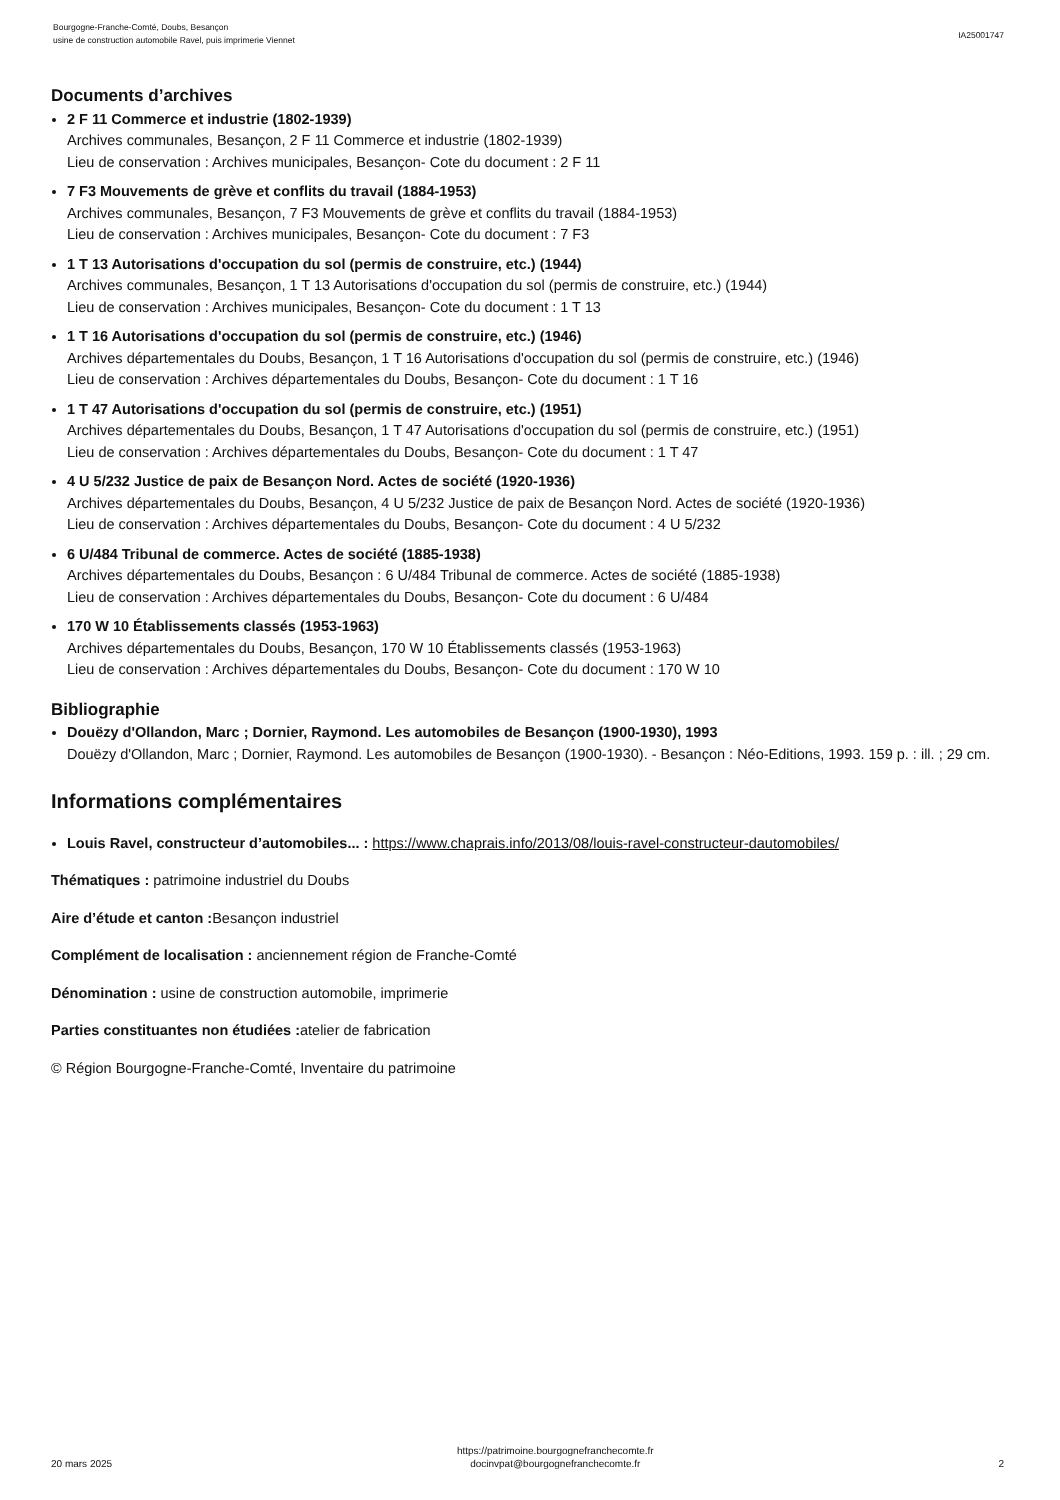Bourgogne-Franche-Comté, Doubs, Besançon
usine de construction automobile Ravel, puis imprimerie Viennet
IA25001747
Documents d’archives
2 F 11 Commerce et industrie (1802-1939)
Archives communales, Besançon, 2 F 11 Commerce et industrie (1802-1939)
Lieu de conservation : Archives municipales, Besançon- Cote du document : 2 F 11
7 F3 Mouvements de grève et conflits du travail (1884-1953)
Archives communales, Besançon, 7 F3 Mouvements de grève et conflits du travail (1884-1953)
Lieu de conservation : Archives municipales, Besançon- Cote du document : 7 F3
1 T 13 Autorisations d'occupation du sol (permis de construire, etc.) (1944)
Archives communales, Besançon, 1 T 13 Autorisations d'occupation du sol (permis de construire, etc.) (1944)
Lieu de conservation : Archives municipales, Besançon- Cote du document : 1 T 13
1 T 16 Autorisations d'occupation du sol (permis de construire, etc.) (1946)
Archives départementales du Doubs, Besançon, 1 T 16 Autorisations d'occupation du sol (permis de construire, etc.) (1946)
Lieu de conservation : Archives départementales du Doubs, Besançon- Cote du document : 1 T 16
1 T 47 Autorisations d'occupation du sol (permis de construire, etc.) (1951)
Archives départementales du Doubs, Besançon, 1 T 47 Autorisations d'occupation du sol (permis de construire, etc.) (1951)
Lieu de conservation : Archives départementales du Doubs, Besançon- Cote du document : 1 T 47
4 U 5/232 Justice de paix de Besançon Nord. Actes de société (1920-1936)
Archives départementales du Doubs, Besançon, 4 U 5/232 Justice de paix de Besançon Nord. Actes de société (1920-1936)
Lieu de conservation : Archives départementales du Doubs, Besançon- Cote du document : 4 U 5/232
6 U/484 Tribunal de commerce. Actes de société (1885-1938)
Archives départementales du Doubs, Besançon : 6 U/484 Tribunal de commerce. Actes de société (1885-1938)
Lieu de conservation : Archives départementales du Doubs, Besançon- Cote du document : 6 U/484
170 W 10 Établissements classés (1953-1963)
Archives départementales du Doubs, Besançon, 170 W 10 Établissements classés (1953-1963)
Lieu de conservation : Archives départementales du Doubs, Besançon- Cote du document : 170 W 10
Bibliographie
Douëzy d'Ollandon, Marc ; Dornier, Raymond. Les automobiles de Besançon (1900-1930), 1993
Douëzy d'Ollandon, Marc ; Dornier, Raymond. Les automobiles de Besançon (1900-1930). - Besançon : Néo-Editions, 1993. 159 p. : ill. ; 29 cm.
Informations complémentaires
Louis Ravel, constructeur d’automobiles... : https://www.chaprais.info/2013/08/louis-ravel-constructeur-dautomobiles/
Thématiques : patrimoine industriel du Doubs
Aire d’étude et canton : Besançon industriel
Complément de localisation : anciennement région de Franche-Comté
Dénomination : usine de construction automobile, imprimerie
Parties constituantes non étudiées : atelier de fabrication
© Région Bourgogne-Franche-Comté, Inventaire du patrimoine
20 mars 2025
https://patrimoine.bourgognefranchecomte.fr
docinvpat@bourgognefranchecomte.fr
2